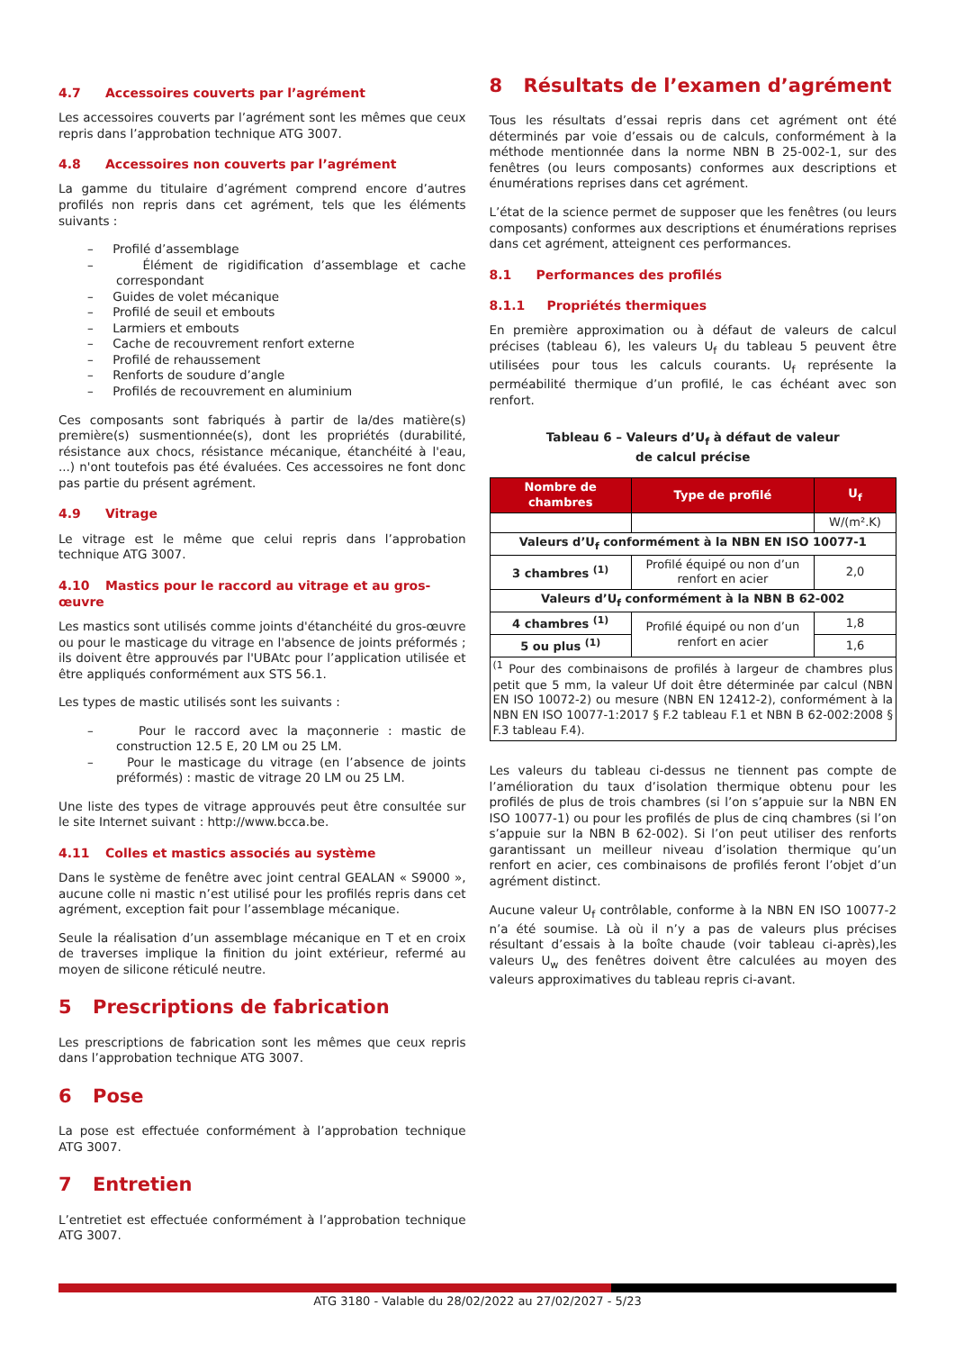4.7 Accessoires couverts par l’agrément
Les accessoires couverts par l’agrément sont les mêmes que ceux repris dans l’approbation technique ATG 3007.
4.8 Accessoires non couverts par l’agrément
La gamme du titulaire d’agrément comprend encore d’autres profilés non repris dans cet agrément, tels que les éléments suivants :
– Profilé d’assemblage
– Élément de rigidification d’assemblage et cache correspondant
– Guides de volet mécanique
– Profilé de seuil et embouts
– Larmiers et embouts
– Cache de recouvrement renfort externe
– Profilé de rehaussement
– Renforts de soudure d’angle
– Profilés de recouvrement en aluminium
Ces composants sont fabriqués à partir de la/des matière(s) première(s) susmentionnée(s), dont les propriétés (durabilité, résistance aux chocs, résistance mécanique, étanchéité à l'eau, ...) n'ont toutefois pas été évaluées. Ces accessoires ne font donc pas partie du présent agrément.
4.9 Vitrage
Le vitrage est le même que celui repris dans l’approbation technique ATG 3007.
4.10 Mastics pour le raccord au vitrage et au gros-œuvre
Les mastics sont utilisés comme joints d'étanchéité du gros-œuvre ou pour le masticage du vitrage en l'absence de joints préformés ; ils doivent être approuvés par l'UBAtc pour l’application utilisée et être appliqués conformément aux STS 56.1.
Les types de mastic utilisés sont les suivants :
– Pour le raccord avec la maçonnerie : mastic de construction 12.5 E, 20 LM ou 25 LM.
– Pour le masticage du vitrage (en l’absence de joints préformés) : mastic de vitrage 20 LM ou 25 LM.
Une liste des types de vitrage approuvés peut être consultée sur le site Internet suivant : http://www.bcca.be.
4.11 Colles et mastics associés au système
Dans le système de fenêtre avec joint central GEALAN « S9000 », aucune colle ni mastic n’est utilisé pour les profilés repris dans cet agrément, exception fait pour l’assemblage mécanique.
Seule la réalisation d’un assemblage mécanique en T et en croix de traverses implique la finition du joint extérieur, refermé au moyen de silicone réticulé neutre.
5 Prescriptions de fabrication
Les prescriptions de fabrication sont les mêmes que ceux repris dans l’approbation technique ATG 3007.
6 Pose
La pose est effectuée conformément à l’approbation technique ATG 3007.
7 Entretien
L’entretiet est effectuée conformément à l’approbation technique ATG 3007.
8 Résultats de l’examen d’agrément
Tous les résultats d’essai repris dans cet agrément ont été déterminés par voie d’essais ou de calculs, conformément à la méthode mentionnée dans la norme NBN B 25-002-1, sur des fenêtres (ou leurs composants) conformes aux descriptions et énumérations reprises dans cet agrément.
L’état de la science permet de supposer que les fenêtres (ou leurs composants) conformes aux descriptions et énumérations reprises dans cet agrément, atteignent ces performances.
8.1 Performances des profilés
8.1.1 Propriétés thermiques
En première approximation ou à défaut de valeurs de calcul précises (tableau 6), les valeurs U<sub>f</sub> du tableau 5 peuvent être utilisées pour tous les calculs courants. U<sub>f</sub> représente la perméabilité thermique d’un profilé, le cas échéant avec son renfort.
Tableau 6 – Valeurs d’U<sub>f</sub> à défaut de valeur
de calcul précise
| Nombre de chambres | Type de profilé | U<sub>f</sub> |
| --- | --- | --- |
| | | W/(m².K) |
| Valeurs d’U<sub>f</sub> conformément à la NBN EN ISO 10077-1 | | |
| 3 chambres <sup>(1)</sup> | Profilé équipé ou non d’un renfort en acier | 2,0 |
| Valeurs d’U<sub>f</sub> conformément à la NBN B 62-002 | | |
| 4 chambres <sup>(1)</sup> | Profilé équipé ou non d’un renfort en acier | 1,8 |
| 5 ou plus <sup>(1)</sup> | | 1,6 |
| <sup>(1</sup> Pour des combinaisons de profilés à largeur de chambres plus petit que 5 mm, la valeur Uf doit être déterminée par calcul (NBN EN ISO 10072-2) ou mesure (NBN EN 12412-2), conformément à la NBN EN ISO 10077-1:2017 § F.2 tableau F.1 et NBN B 62-002:2008 § F.3 tableau F.4). | | |
Les valeurs du tableau ci-dessus ne tiennent pas compte de l’amélioration du taux d’isolation thermique obtenu pour les profilés de plus de trois chambres (si l’on s’appuie sur la NBN EN ISO 10077-1) ou pour les profilés de plus de cinq chambres (si l’on s’appuie sur la NBN B 62-002). Si l’on peut utiliser des renforts garantissant un meilleur niveau d’isolation thermique qu’un renfort en acier, ces combinaisons de profilés feront l’objet d’un agrément distinct.
Aucune valeur U<sub>f</sub> contrôlable, conforme à la NBN EN ISO 10077-2 n’a été soumise. Là où il n’y a pas de valeurs plus précises résultant d’essais à la boîte chaude (voir tableau ci-après),les valeurs U<sub>w</sub> des fenêtres doivent être calculées au moyen des valeurs approximatives du tableau repris ci-avant.
ATG 3180 - Valable du 28/02/2022 au 27/02/2027 - 5/23